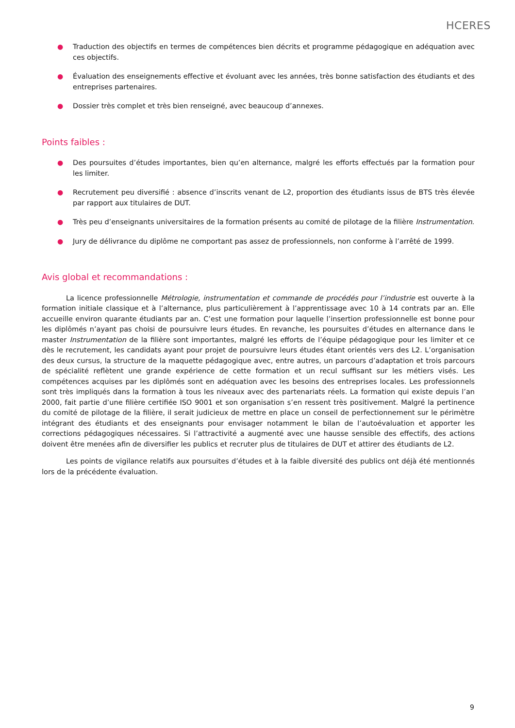HCERES
● Traduction des objectifs en termes de compétences bien décrits et programme pédagogique en adéquation avec ces objectifs.
● Évaluation des enseignements effective et évoluant avec les années, très bonne satisfaction des étudiants et des entreprises partenaires.
● Dossier très complet et très bien renseigné, avec beaucoup d’annexes.
Points faibles :
● Des poursuites d’études importantes, bien qu’en alternance, malgré les efforts effectués par la formation pour les limiter.
● Recrutement peu diversifié : absence d’inscrits venant de L2, proportion des étudiants issus de BTS très élevée par rapport aux titulaires de DUT.
● Très peu d’enseignants universitaires de la formation présents au comité de pilotage de la filière Instrumentation.
● Jury de délivrance du diplôme ne comportant pas assez de professionnels, non conforme à l’arrêté de 1999.
Avis global et recommandations :
La licence professionnelle Métrologie, instrumentation et commande de procédés pour l’industrie est ouverte à la formation initiale classique et à l’alternance, plus particulièrement à l’apprentissage avec 10 à 14 contrats par an. Elle accueille environ quarante étudiants par an. C’est une formation pour laquelle l’insertion professionnelle est bonne pour les diplômés n’ayant pas choisi de poursuivre leurs études. En revanche, les poursuites d’études en alternance dans le master Instrumentation de la filière sont importantes, malgré les efforts de l’équipe pédagogique pour les limiter et ce dès le recrutement, les candidats ayant pour projet de poursuivre leurs études étant orientés vers des L2. L’organisation des deux cursus, la structure de la maquette pédagogique avec, entre autres, un parcours d’adaptation et trois parcours de spécialité reflètent une grande expérience de cette formation et un recul suffisant sur les métiers visés. Les compétences acquises par les diplômés sont en adéquation avec les besoins des entreprises locales. Les professionnels sont très impliqués dans la formation à tous les niveaux avec des partenariats réels. La formation qui existe depuis l’an 2000, fait partie d’une filière certifiée ISO 9001 et son organisation s’en ressent très positivement. Malgré la pertinence du comité de pilotage de la filière, il serait judicieux de mettre en place un conseil de perfectionnement sur le périmètre intégrant des étudiants et des enseignants pour envisager notamment le bilan de l’autoévaluation et apporter les corrections pédagogiques nécessaires. Si l’attractivité a augmenté avec une hausse sensible des effectifs, des actions doivent être menées afin de diversifier les publics et recruter plus de titulaires de DUT et attirer des étudiants de L2.
Les points de vigilance relatifs aux poursuites d’études et à la faible diversité des publics ont déjà été mentionnés lors de la précédente évaluation.
9